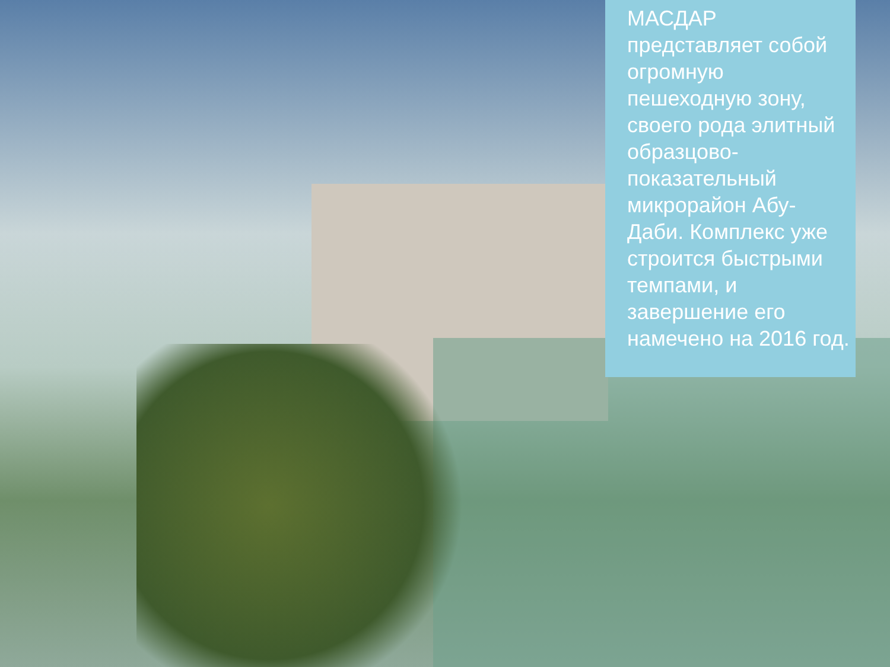МАСДАР представляет собой огромную пешеходную зону, своего рода элитный образцово-показательный микрорайон Абу-Даби. Комплекс уже строится быстрыми темпами, и завершение его намечено на 2016 год.